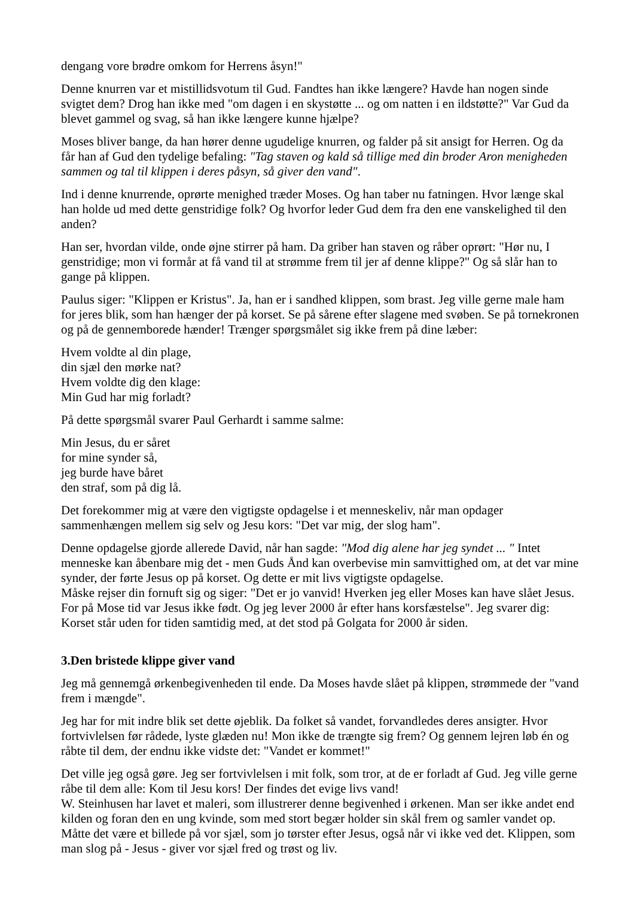dengang vore brødre omkom for Herrens åsyn!"
Denne knurren var et mistillidsvotum til Gud. Fandtes han ikke længere? Havde han nogen sinde svigtet dem? Drog han ikke med "om dagen i en skystøtte ... og om natten i en ildstøtte?" Var Gud da blevet gammel og svag, så han ikke længere kunne hjælpe?
Moses bliver bange, da han hører denne ugudelige knurren, og falder på sit ansigt for Herren. Og da får han af Gud den tydelige befaling: "Tag staven og kald så tillige med din broder Aron menigheden sammen og tal til klippen i deres påsyn, så giver den vand".
Ind i denne knurrende, oprørte menighed træder Moses. Og han taber nu fatningen. Hvor længe skal han holde ud med dette genstridige folk? Og hvorfor leder Gud dem fra den ene vanskelighed til den anden?
Han ser, hvordan vilde, onde øjne stirrer på ham. Da griber han staven og råber oprørt: "Hør nu, I genstridige; mon vi formår at få vand til at strømme frem til jer af denne klippe?" Og så slår han to gange på klippen.
Paulus siger: "Klippen er Kristus". Ja, han er i sandhed klippen, som brast. Jeg ville gerne male ham for jeres blik, som han hænger der på korset. Se på sårene efter slagene med svøben. Se på tornekronen og på de gennemborede hænder! Trænger spørgsmålet sig ikke frem på dine læber:
Hvem voldte al din plage,
din sjæl den mørke nat?
Hvem voldte dig den klage:
Min Gud har mig forladt?
På dette spørgsmål svarer Paul Gerhardt i samme salme:
Min Jesus, du er såret
for mine synder så,
jeg burde have båret
den straf, som på dig lå.
Det forekommer mig at være den vigtigste opdagelse i et menneskeliv, når man opdager sammenhængen mellem sig selv og Jesu kors: "Det var mig, der slog ham".
Denne opdagelse gjorde allerede David, når han sagde: "Mod dig alene har jeg syndet ... " Intet menneske kan åbenbare mig det - men Guds Ånd kan overbevise min samvittighed om, at det var mine synder, der førte Jesus op på korset. Og dette er mit livs vigtigste opdagelse.
Måske rejser din fornuft sig og siger: "Det er jo vanvid! Hverken jeg eller Moses kan have slået Jesus. For på Mose tid var Jesus ikke født. Og jeg lever 2000 år efter hans korsfæstelse". Jeg svarer dig: Korset står uden for tiden samtidig med, at det stod på Golgata for 2000 år siden.
3.Den bristede klippe giver vand
Jeg må gennemgå ørkenbegivenheden til ende. Da Moses havde slået på klippen, strømmede der "vand frem i mængde".
Jeg har for mit indre blik set dette øjeblik. Da folket så vandet, forvandledes deres ansigter. Hvor fortvivlelsen før rådede, lyste glæden nu! Mon ikke de trængte sig frem? Og gennem lejren løb én og råbte til dem, der endnu ikke vidste det: "Vandet er kommet!"
Det ville jeg også gøre. Jeg ser fortvivlelsen i mit folk, som tror, at de er forladt af Gud. Jeg ville gerne råbe til dem alle: Kom til Jesu kors! Der findes det evige livs vand!
W. Steinhusen har lavet et maleri, som illustrerer denne begivenhed i ørkenen. Man ser ikke andet end kilden og foran den en ung kvinde, som med stort begær holder sin skål frem og samler vandet op. Måtte det være et billede på vor sjæl, som jo tørster efter Jesus, også når vi ikke ved det. Klippen, som man slog på - Jesus - giver vor sjæl fred og trøst og liv.